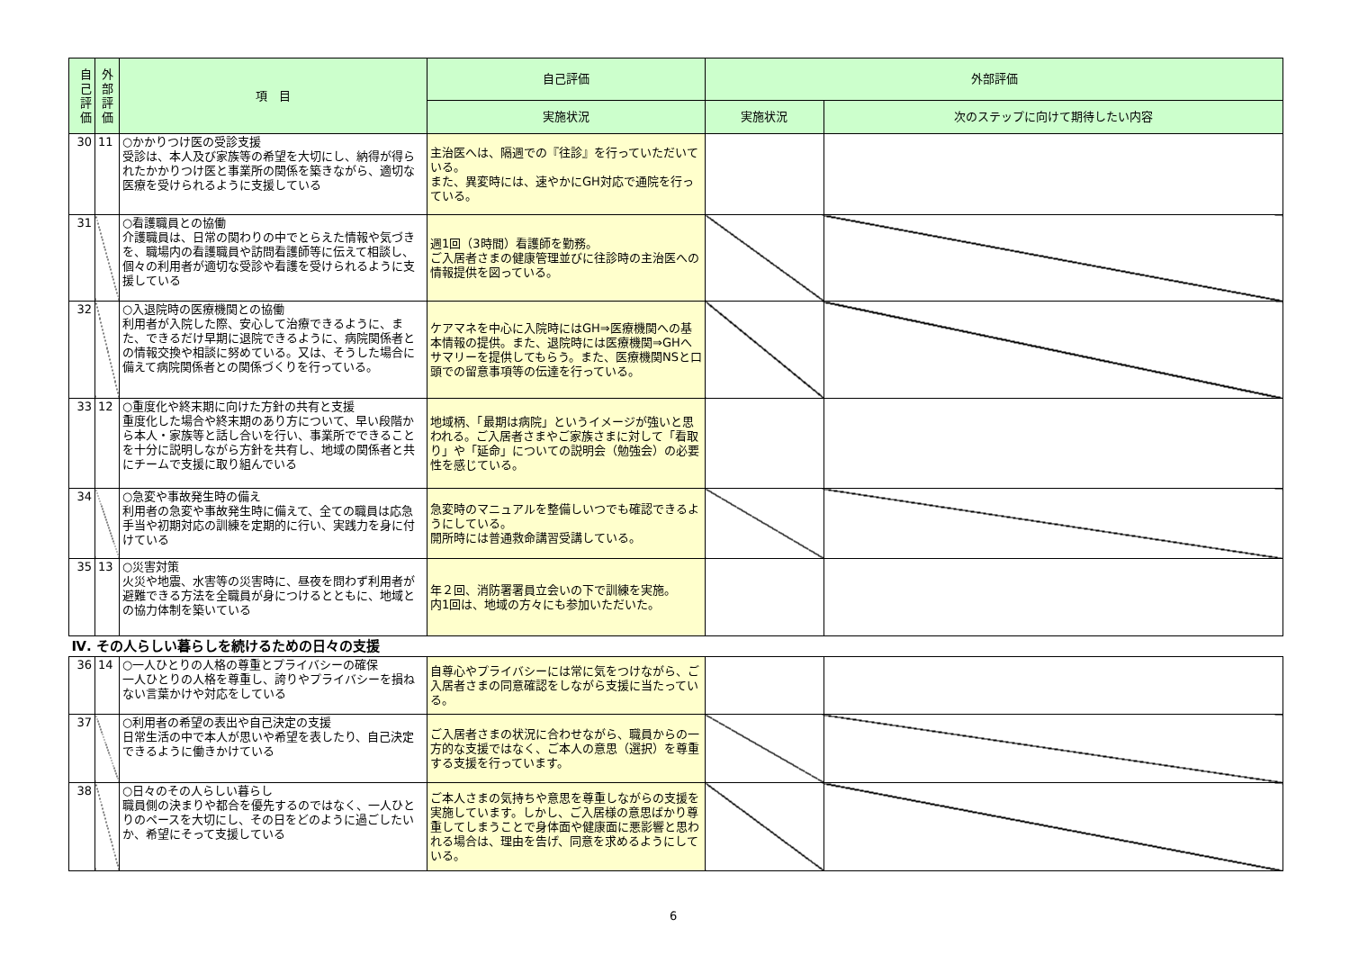| 自己評価 | 外部評価 | 項 目 | 自己評価 | 外部評価 | |
| --- | --- | --- | --- | --- | --- |
| | | | 実施状況 | 実施状況 | 次のステップに向けて期待したい内容 |
| 30 | 11 | ○かかりつけ医の受診支援 受診は、本人及び家族等の希望を大切にし、納得が得られたかかりつけ医と事業所の関係を築きながら、適切な医療を受けられるように支援している | 主治医へは、隔週での『往診』を行っていただいている。 また、異変時には、速やかにGH対応で通院を行っている。 | | |
| 31 | | ○看護職員との協働 介護職員は、日常の関わりの中でとらえた情報や気づきを、職場内の看護職員や訪問看護師等に伝えて相談し、個々の利用者が適切な受診や看護を受けられるように支援している | 週1回（3時間）看護師を勤務。 ご入居者さまの健康管理並びに往診時の主治医への情報提供を図っている。 | | |
| 32 | | ○入退院時の医療機関との協働 利用者が入院した際、安心して治療できるように、また、できるだけ早期に退院できるように、病院関係者との情報交換や相談に努めている。又は、そうした場合に備えて病院関係者との関係づくりを行っている。 | ケアマネを中心に入院時にはGH⇒医療機関への基本情報の提供。また、退院時には医療機関⇒GHへサマリーを提供してもらう。また、医療機関NSと口頭での留意事項等の伝達を行っている。 | | |
| 33 | 12 | ○重度化や終末期に向けた方針の共有と支援 重度化した場合や終末期のあり方について、早い段階から本人・家族等と話し合いを行い、事業所でできることを十分に説明しながら方針を共有し、地域の関係者と共にチームで支援に取り組んでいる | 地域柄、「最期は病院」というイメージが強いと思われる。ご入居者さまやご家族さまに対して「看取り」や「延命」についての説明会（勉強会）の必要性を感じている。 | | |
| 34 | | ○急変や事故発生時の備え 利用者の急変や事故発生時に備えて、全ての職員は応急手当や初期対応の訓練を定期的に行い、実践力を身に付けている | 急変時のマニュアルを整備しいつでも確認できるようにしている。 開所時には普通救命講習受講している。 | | |
| 35 | 13 | ○災害対策 火災や地震、水害等の災害時に、昼夜を問わず利用者が避難できる方法を全職員が身につけるとともに、地域との協力体制を築いている | 年２回、消防署署員立会いの下で訓練を実施。 内1回は、地域の方々にも参加いただいた。 | | |
| Ⅳ. その人らしい暮らしを続けるための日々の支援 | | | | | |
| 36 | 14 | ○一人ひとりの人格の尊重とプライバシーの確保 一人ひとりの人格を尊重し、誇りやプライバシーを損ねない言葉かけや対応をしている | 自尊心やプライバシーには常に気をつけながら、ご入居者さまの同意確認をしながら支援に当たっている。 | | |
| 37 | | ○利用者の希望の表出や自己決定の支援 日常生活の中で本人が思いや希望を表したり、自己決定できるように働きかけている | ご入居者さまの状況に合わせながら、職員からの一方的な支援ではなく、ご本人の意思（選択）を尊重する支援を行っています。 | | |
| 38 | | ○日々のその人らしい暮らし 職員側の決まりや都合を優先するのではなく、一人ひとりのペースを大切にし、その日をどのように過ごしたいか、希望にそって支援している | ご本人さまの気持ちや意思を尊重しながらの支援を実施しています。しかし、ご入居様の意思ばかり尊重してしまうことで身体面や健康面に悪影響と思われる場合は、理由を告げ、同意を求めるようにしている。 | | |
6